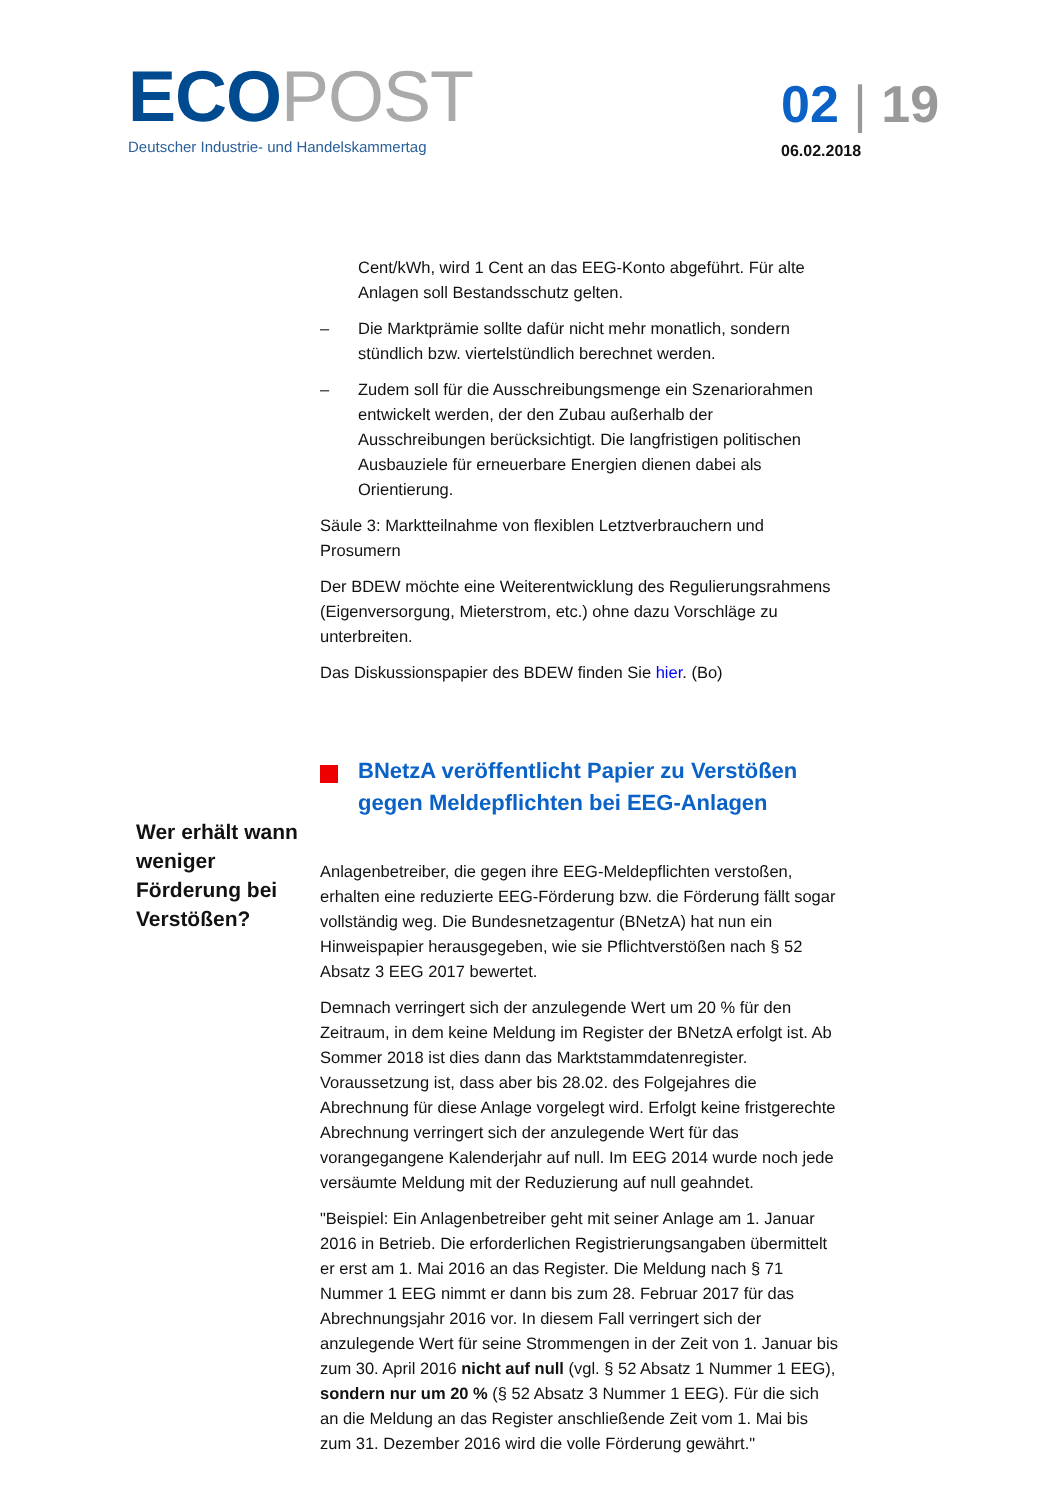ECO POST
Deutscher Industrie- und Handelskammertag
02 | 19
06.02.2018
Wer erhält wann weniger Förderung bei Verstößen?
Cent/kWh, wird 1 Cent an das EEG-Konto abgeführt. Für alte Anlagen soll Bestandsschutz gelten.
– Die Marktprämie sollte dafür nicht mehr monatlich, sondern stündlich bzw. viertelstündlich berechnet werden.
– Zudem soll für die Ausschreibungsmenge ein Szenariorahmen entwickelt werden, der den Zubau außerhalb der Ausschreibungen berücksichtigt. Die langfristigen politischen Ausbauziele für erneuerbare Energien dienen dabei als Orientierung.
Säule 3: Marktteilnahme von flexiblen Letztverbrauchern und Prosumern
Der BDEW möchte eine Weiterentwicklung des Regulierungsrahmens (Eigenversorgung, Mieterstrom, etc.) ohne dazu Vorschläge zu unterbreiten.
Das Diskussionspapier des BDEW finden Sie hier. (Bo)
BNetzA veröffentlicht Papier zu Verstößen gegen Meldepflichten bei EEG-Anlagen
Anlagenbetreiber, die gegen ihre EEG-Meldepflichten verstoßen, erhalten eine reduzierte EEG-Förderung bzw. die Förderung fällt sogar vollständig weg. Die Bundesnetzagentur (BNetzA) hat nun ein Hinweispapier herausgegeben, wie sie Pflichtverstößen nach § 52 Absatz 3 EEG 2017 bewertet.
Demnach verringert sich der anzulegende Wert um 20 % für den Zeitraum, in dem keine Meldung im Register der BNetzA erfolgt ist. Ab Sommer 2018 ist dies dann das Marktstammdatenregister. Voraussetzung ist, dass aber bis 28.02. des Folgejahres die Abrechnung für diese Anlage vorgelegt wird. Erfolgt keine fristgerechte Abrechnung verringert sich der anzulegende Wert für das vorangegangene Kalenderjahr auf null. Im EEG 2014 wurde noch jede versäumte Meldung mit der Reduzierung auf null geahndet.
"Beispiel: Ein Anlagenbetreiber geht mit seiner Anlage am 1. Januar 2016 in Betrieb. Die erforderlichen Registrierungsangaben übermittelt er erst am 1. Mai 2016 an das Register. Die Meldung nach § 71 Nummer 1 EEG nimmt er dann bis zum 28. Februar 2017 für das Abrechnungsjahr 2016 vor. In diesem Fall verringert sich der anzulegende Wert für seine Strommengen in der Zeit von 1. Januar bis zum 30. April 2016 nicht auf null (vgl. § 52 Absatz 1 Nummer 1 EEG), sondern nur um 20 % (§ 52 Absatz 3 Nummer 1 EEG). Für die sich an die Meldung an das Register anschließende Zeit vom 1. Mai bis zum 31. Dezember 2016 wird die volle Förderung gewährt."